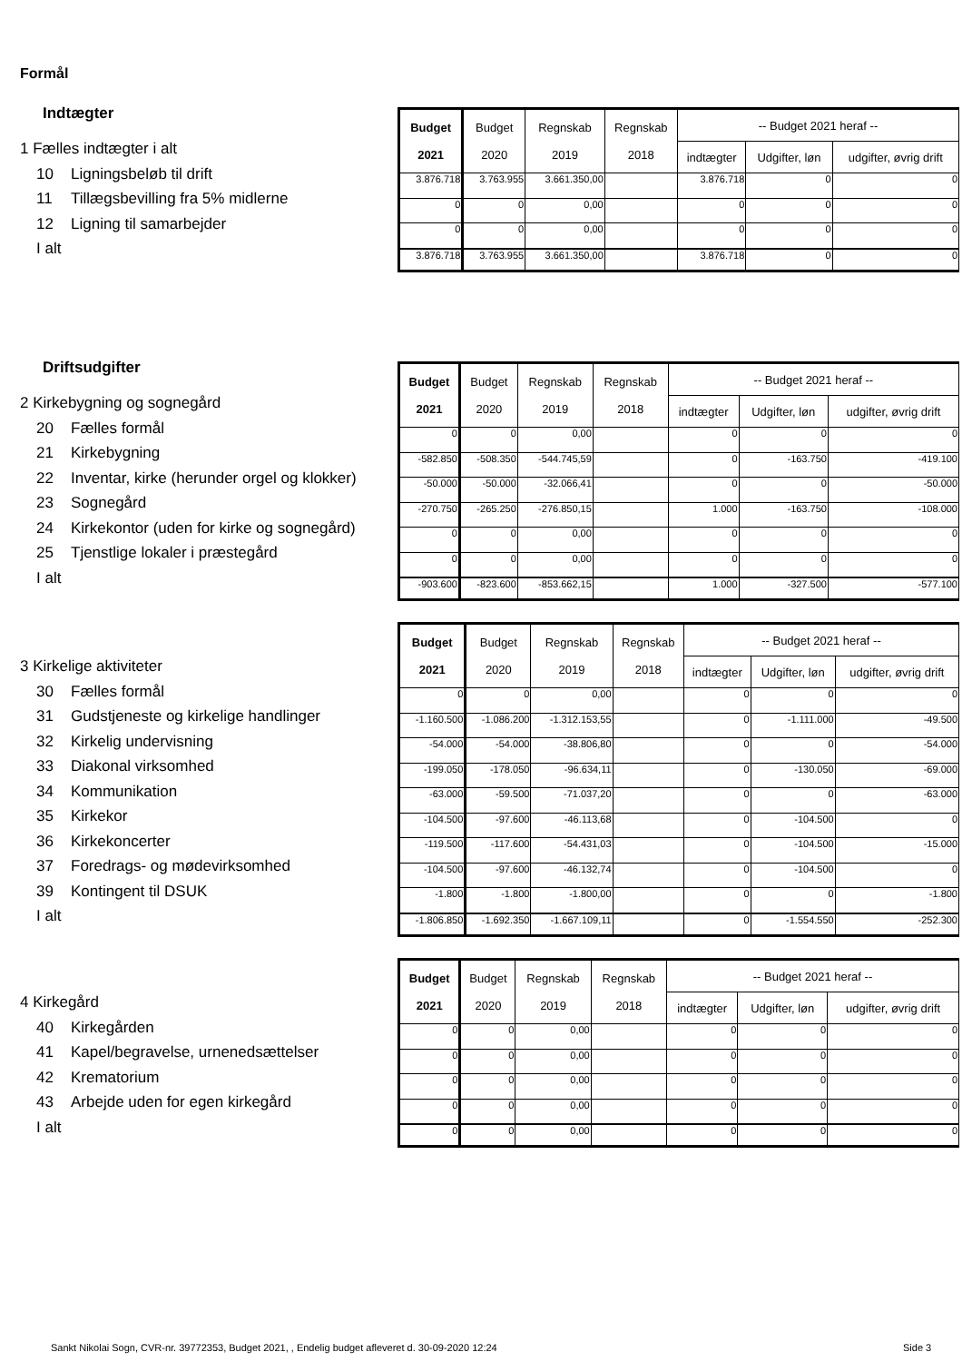Formål
Indtægter
1 Fælles indtægter i alt
10 Ligningsbeløb til drift
11 Tillægsbevilling fra 5% midlerne
12 Ligning til samarbejder
I alt
| Budget 2021 | Budget 2020 | Regnskab 2019 | Regnskab 2018 | -- Budget 2021 heraf -- | | |
| --- | --- | --- | --- | --- | --- | --- |
| | | | | indtægter | Udgifter, løn | udgifter, øvrig drift |
| 3.876.718 | 3.763.955 | 3.661.350,00 | | 3.876.718 | 0 | 0 |
| 0 | 0 | 0,00 | | 0 | 0 | 0 |
| 0 | 0 | 0,00 | | 0 | 0 | 0 |
| 3.876.718 | 3.763.955 | 3.661.350,00 | | 3.876.718 | 0 | 0 |
Driftsudgifter
2 Kirkebygning og sognegård
20 Fælles formål
21 Kirkebygning
22 Inventar, kirke (herunder orgel og klokker)
23 Sognegård
24 Kirkekontor (uden for kirke og sognegård)
25 Tjenstlige lokaler i præstegård
I alt
| Budget 2021 | Budget 2020 | Regnskab 2019 | Regnskab 2018 | -- Budget 2021 heraf -- | | |
| --- | --- | --- | --- | --- | --- | --- |
| | | | | indtægter | Udgifter, løn | udgifter, øvrig drift |
| 0 | 0 | 0,00 | | 0 | 0 | 0 |
| -582.850 | -508.350 | -544.745,59 | | 0 | -163.750 | -419.100 |
| -50.000 | -50.000 | -32.066,41 | | 0 | 0 | -50.000 |
| -270.750 | -265.250 | -276.850,15 | | 1.000 | -163.750 | -108.000 |
| 0 | 0 | 0,00 | | 0 | 0 | 0 |
| 0 | 0 | 0,00 | | 0 | 0 | 0 |
| -903.600 | -823.600 | -853.662,15 | | 1.000 | -327.500 | -577.100 |
3 Kirkelige aktiviteter
30 Fælles formål
31 Gudstjeneste og kirkelige handlinger
32 Kirkelig undervisning
33 Diakonal virksomhed
34 Kommunikation
35 Kirkekor
36 Kirkekoncerter
37 Foredrags- og mødevirksomhed
39 Kontingent til DSUK
I alt
| Budget 2021 | Budget 2020 | Regnskab 2019 | Regnskab 2018 | -- Budget 2021 heraf -- | | |
| --- | --- | --- | --- | --- | --- | --- |
| | | | | indtægter | Udgifter, løn | udgifter, øvrig drift |
| 0 | 0 | 0,00 | | 0 | 0 | 0 |
| -1.160.500 | -1.086.200 | -1.312.153,55 | | 0 | -1.111.000 | -49.500 |
| -54.000 | -54.000 | -38.806,80 | | 0 | 0 | -54.000 |
| -199.050 | -178.050 | -96.634,11 | | 0 | -130.050 | -69.000 |
| -63.000 | -59.500 | -71.037,20 | | 0 | 0 | -63.000 |
| -104.500 | -97.600 | -46.113,68 | | 0 | -104.500 | 0 |
| -119.500 | -117.600 | -54.431,03 | | 0 | -104.500 | -15.000 |
| -104.500 | -97.600 | -46.132,74 | | 0 | -104.500 | 0 |
| -1.800 | -1.800 | -1.800,00 | | 0 | 0 | -1.800 |
| -1.806.850 | -1.692.350 | -1.667.109,11 | | 0 | -1.554.550 | -252.300 |
4 Kirkegård
40 Kirkegården
41 Kapel/begravelse, urnenedsættelser
42 Krematorium
43 Arbejde uden for egen kirkegård
I alt
| Budget 2021 | Budget 2020 | Regnskab 2019 | Regnskab 2018 | -- Budget 2021 heraf -- | | |
| --- | --- | --- | --- | --- | --- | --- |
| | | | | indtægter | Udgifter, løn | udgifter, øvrig drift |
| 0 | 0 | 0,00 | | 0 | 0 | 0 |
| 0 | 0 | 0,00 | | 0 | 0 | 0 |
| 0 | 0 | 0,00 | | 0 | 0 | 0 |
| 0 | 0 | 0,00 | | 0 | 0 | 0 |
| 0 | 0 | 0,00 | | 0 | 0 | 0 |
Sankt Nikolai Sogn, CVR-nr. 39772353, Budget 2021, , Endelig budget afleveret d. 30-09-2020 12:24
Side 3